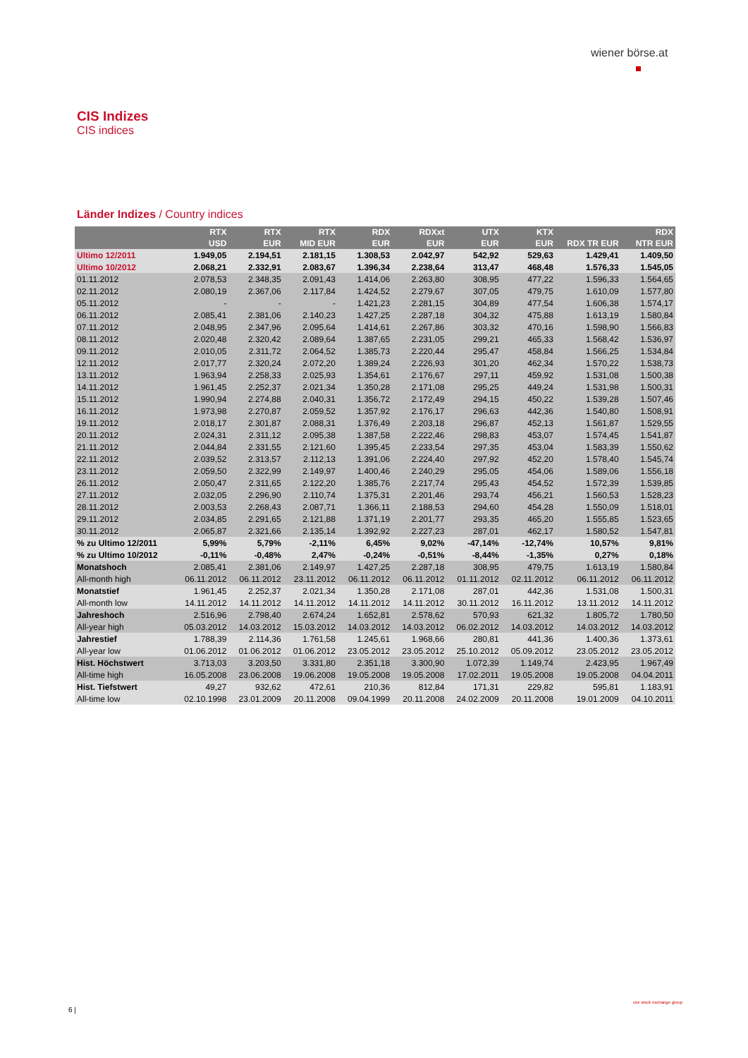wiener börse.at
CIS Indizes
CIS indices
Länder Indizes / Country indices
| | RTX USD | RTX EUR | RTX MID EUR | RDX EUR | RDXxt EUR | UTX EUR | KTX EUR | RDX TR EUR | RDX NTR EUR |
| --- | --- | --- | --- | --- | --- | --- | --- | --- | --- |
| Ultimo 12/2011 | 1.949,05 | 2.194,51 | 2.181,15 | 1.308,53 | 2.042,97 | 542,92 | 529,63 | 1.429,41 | 1.409,50 |
| Ultimo 10/2012 | 2.068,21 | 2.332,91 | 2.083,67 | 1.396,34 | 2.238,64 | 313,47 | 468,48 | 1.576,33 | 1.545,05 |
| 01.11.2012 | 2.078,53 | 2.348,35 | 2.091,43 | 1.414,06 | 2.263,80 | 308,95 | 477,22 | 1.596,33 | 1.564,65 |
| 02.11.2012 | 2.080,19 | 2.367,06 | 2.117,84 | 1.424,52 | 2.279,67 | 307,05 | 479,75 | 1.610,09 | 1.577,80 |
| 05.11.2012 | - | - | - | 1.421,23 | 2.281,15 | 304,89 | 477,54 | 1.606,38 | 1.574,17 |
| 06.11.2012 | 2.085,41 | 2.381,06 | 2.140,23 | 1.427,25 | 2.287,18 | 304,32 | 475,88 | 1.613,19 | 1.580,84 |
| 07.11.2012 | 2.048,95 | 2.347,96 | 2.095,64 | 1.414,61 | 2.267,86 | 303,32 | 470,16 | 1.598,90 | 1.566,83 |
| 08.11.2012 | 2.020,48 | 2.320,42 | 2.089,64 | 1.387,65 | 2.231,05 | 299,21 | 465,33 | 1.568,42 | 1.536,97 |
| 09.11.2012 | 2.010,05 | 2.311,72 | 2.064,52 | 1.385,73 | 2.220,44 | 295,47 | 458,84 | 1.566,25 | 1.534,84 |
| 12.11.2012 | 2.017,77 | 2.320,24 | 2.072,20 | 1.389,24 | 2.226,93 | 301,20 | 462,34 | 1.570,22 | 1.538,73 |
| 13.11.2012 | 1.963,94 | 2.258,33 | 2.025,93 | 1.354,61 | 2.176,67 | 297,11 | 459,92 | 1.531,08 | 1.500,38 |
| 14.11.2012 | 1.961,45 | 2.252,37 | 2.021,34 | 1.350,28 | 2.171,08 | 295,25 | 449,24 | 1.531,98 | 1.500,31 |
| 15.11.2012 | 1.990,94 | 2.274,88 | 2.040,31 | 1.356,72 | 2.172,49 | 294,15 | 450,22 | 1.539,28 | 1.507,46 |
| 16.11.2012 | 1.973,98 | 2.270,87 | 2.059,52 | 1.357,92 | 2.176,17 | 296,63 | 442,36 | 1.540,80 | 1.508,91 |
| 19.11.2012 | 2.018,17 | 2.301,87 | 2.088,31 | 1.376,49 | 2.203,18 | 296,87 | 452,13 | 1.561,87 | 1.529,55 |
| 20.11.2012 | 2.024,31 | 2.311,12 | 2.095,38 | 1.387,58 | 2.222,46 | 298,83 | 453,07 | 1.574,45 | 1.541,87 |
| 21.11.2012 | 2.044,84 | 2.331,55 | 2.121,60 | 1.395,45 | 2.233,54 | 297,35 | 453,04 | 1.583,39 | 1.550,62 |
| 22.11.2012 | 2.039,52 | 2.313,57 | 2.112,13 | 1.391,06 | 2.224,40 | 297,92 | 452,20 | 1.578,40 | 1.545,74 |
| 23.11.2012 | 2.059,50 | 2.322,99 | 2.149,97 | 1.400,46 | 2.240,29 | 295,05 | 454,06 | 1.589,06 | 1.556,18 |
| 26.11.2012 | 2.050,47 | 2.311,65 | 2.122,20 | 1.385,76 | 2.217,74 | 295,43 | 454,52 | 1.572,39 | 1.539,85 |
| 27.11.2012 | 2.032,05 | 2.296,90 | 2.110,74 | 1.375,31 | 2.201,46 | 293,74 | 456,21 | 1.560,53 | 1.528,23 |
| 28.11.2012 | 2.003,53 | 2.268,43 | 2.087,71 | 1.366,11 | 2.188,53 | 294,60 | 454,28 | 1.550,09 | 1.518,01 |
| 29.11.2012 | 2.034,85 | 2.291,65 | 2.121,88 | 1.371,19 | 2.201,77 | 293,35 | 465,20 | 1.555,85 | 1.523,65 |
| 30.11.2012 | 2.065,87 | 2.321,66 | 2.135,14 | 1.392,92 | 2.227,23 | 287,01 | 462,17 | 1.580,52 | 1.547,81 |
| % zu Ultimo 12/2011 | 5,99% | 5,79% | -2,11% | 6,45% | 9,02% | -47,14% | -12,74% | 10,57% | 9,81% |
| % zu Ultimo 10/2012 | -0,11% | -0,48% | 2,47% | -0,24% | -0,51% | -8,44% | -1,35% | 0,27% | 0,18% |
| Monatshoch | 2.085,41 | 2.381,06 | 2.149,97 | 1.427,25 | 2.287,18 | 308,95 | 479,75 | 1.613,19 | 1.580,84 |
| All-month high | 06.11.2012 | 06.11.2012 | 23.11.2012 | 06.11.2012 | 06.11.2012 | 01.11.2012 | 02.11.2012 | 06.11.2012 | 06.11.2012 |
| Monatstief | 1.961,45 | 2.252,37 | 2.021,34 | 1.350,28 | 2.171,08 | 287,01 | 442,36 | 1.531,08 | 1.500,31 |
| All-month low | 14.11.2012 | 14.11.2012 | 14.11.2012 | 14.11.2012 | 14.11.2012 | 30.11.2012 | 16.11.2012 | 13.11.2012 | 14.11.2012 |
| Jahreshoch | 2.516,96 | 2.798,40 | 2.674,24 | 1.652,81 | 2.578,62 | 570,93 | 621,32 | 1.805,72 | 1.780,50 |
| All-year high | 05.03.2012 | 14.03.2012 | 15.03.2012 | 14.03.2012 | 14.03.2012 | 06.02.2012 | 14.03.2012 | 14.03.2012 | 14.03.2012 |
| Jahrestief | 1.788,39 | 2.114,36 | 1.761,58 | 1.245,61 | 1.968,66 | 280,81 | 441,36 | 1.400,36 | 1.373,61 |
| All-year low | 01.06.2012 | 01.06.2012 | 01.06.2012 | 23.05.2012 | 23.05.2012 | 25.10.2012 | 05.09.2012 | 23.05.2012 | 23.05.2012 |
| Hist. Höchstwert | 3.713,03 | 3.203,50 | 3.331,80 | 2.351,18 | 3.300,90 | 1.072,39 | 1.149,74 | 2.423,95 | 1.967,49 |
| All-time high | 16.05.2008 | 23.06.2008 | 19.06.2008 | 19.05.2008 | 19.05.2008 | 17.02.2011 | 19.05.2008 | 19.05.2008 | 04.04.2011 |
| Hist. Tiefstwert | 49,27 | 932,62 | 472,61 | 210,36 | 812,84 | 171,31 | 229,82 | 595,81 | 1.183,91 |
| All-time low | 02.10.1998 | 23.01.2009 | 20.11.2008 | 09.04.1999 | 20.11.2008 | 24.02.2009 | 20.11.2008 | 19.01.2009 | 04.10.2011 |
6 |
cee stock exchange group